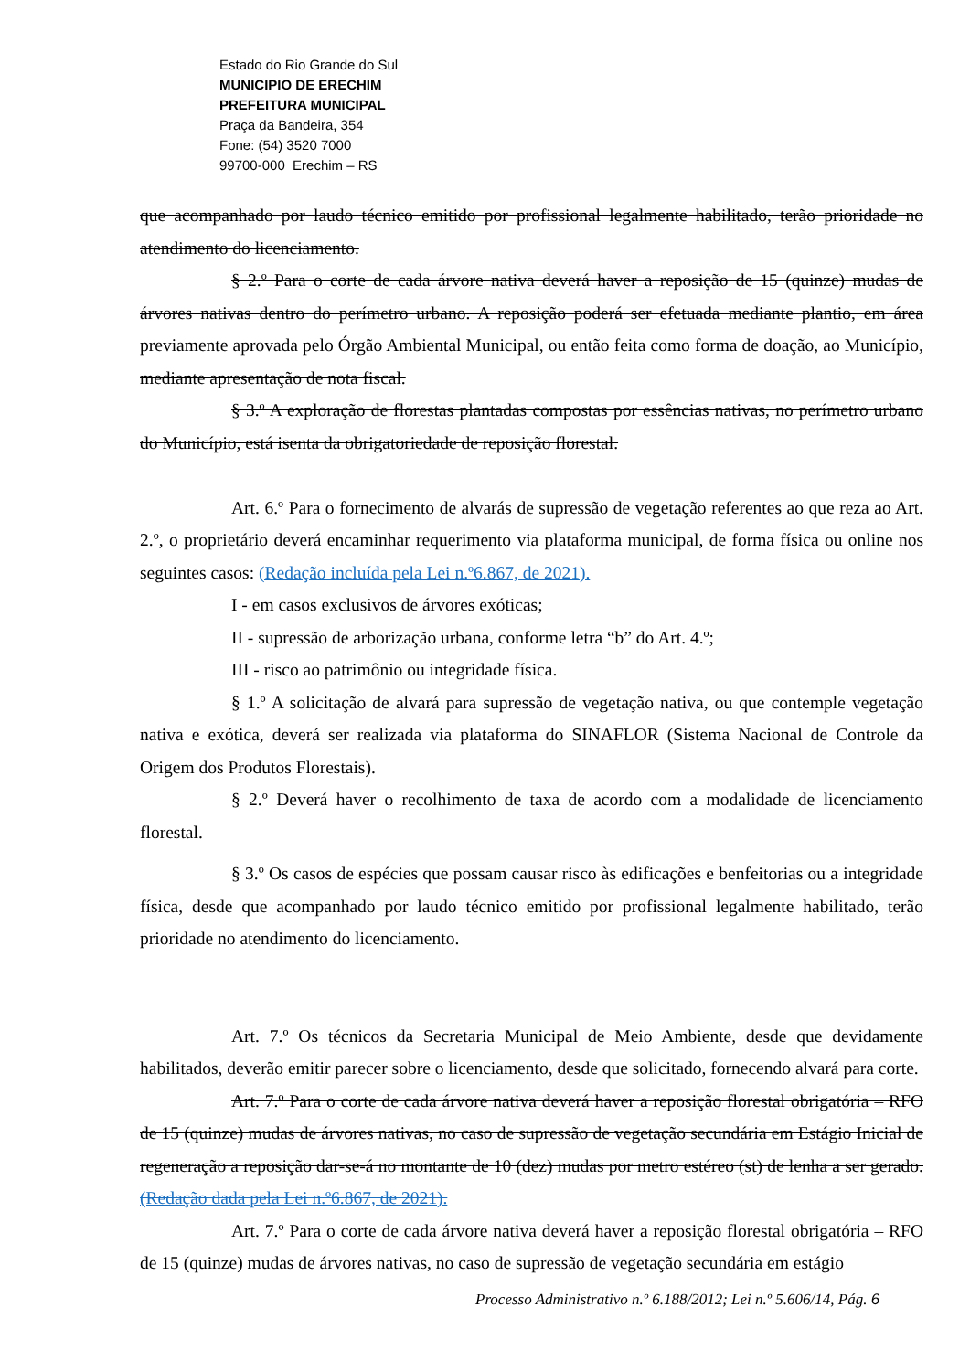Estado do Rio Grande do Sul
MUNICIPIO DE ERECHIM
PREFEITURA MUNICIPAL
Praça da Bandeira, 354
Fone: (54) 3520 7000
99700-000 Erechim – RS
que acompanhado por laudo técnico emitido por profissional legalmente habilitado, terão prioridade no atendimento do licenciamento.
§ 2.º Para o corte de cada árvore nativa deverá haver a reposição de 15 (quinze) mudas de árvores nativas dentro do perímetro urbano. A reposição poderá ser efetuada mediante plantio, em área previamente aprovada pelo Órgão Ambiental Municipal, ou então feita como forma de doação, ao Município, mediante apresentação de nota fiscal.
§ 3.º A exploração de florestas plantadas compostas por essências nativas, no perímetro urbano do Município, está isenta da obrigatoriedade de reposição florestal.
Art. 6.º Para o fornecimento de alvarás de supressão de vegetação referentes ao que reza ao Art. 2.º, o proprietário deverá encaminhar requerimento via plataforma municipal, de forma física ou online nos seguintes casos: (Redação incluída pela Lei n.º6.867, de 2021).
I - em casos exclusivos de árvores exóticas;
II - supressão de arborização urbana, conforme letra “b” do Art. 4.º;
III - risco ao patrimônio ou integridade física.
§ 1.º A solicitação de alvará para supressão de vegetação nativa, ou que contemple vegetação nativa e exótica, deverá ser realizada via plataforma do SINAFLOR (Sistema Nacional de Controle da Origem dos Produtos Florestais).
§ 2.º Deverá haver o recolhimento de taxa de acordo com a modalidade de licenciamento florestal.
§ 3.º Os casos de espécies que possam causar risco às edificações e benfeitorias ou a integridade física, desde que acompanhado por laudo técnico emitido por profissional legalmente habilitado, terão prioridade no atendimento do licenciamento.
Art. 7.º Os técnicos da Secretaria Municipal de Meio Ambiente, desde que devidamente habilitados, deverão emitir parecer sobre o licenciamento, desde que solicitado, fornecendo alvará para corte.
Art. 7.º Para o corte de cada árvore nativa deverá haver a reposição florestal obrigatória – RFO de 15 (quinze) mudas de árvores nativas, no caso de supressão de vegetação secundária em Estágio Inicial de regeneração a reposição dar-se-á no montante de 10 (dez) mudas por metro estéreo (st) de lenha a ser gerado. (Redação dada pela Lei n.º6.867, de 2021).
Art. 7.º Para o corte de cada árvore nativa deverá haver a reposição florestal obrigatória – RFO de 15 (quinze) mudas de árvores nativas, no caso de supressão de vegetação secundária em estágio
Processo Administrativo n.º 6.188/2012; Lei n.º 5.606/14, Pág. 6